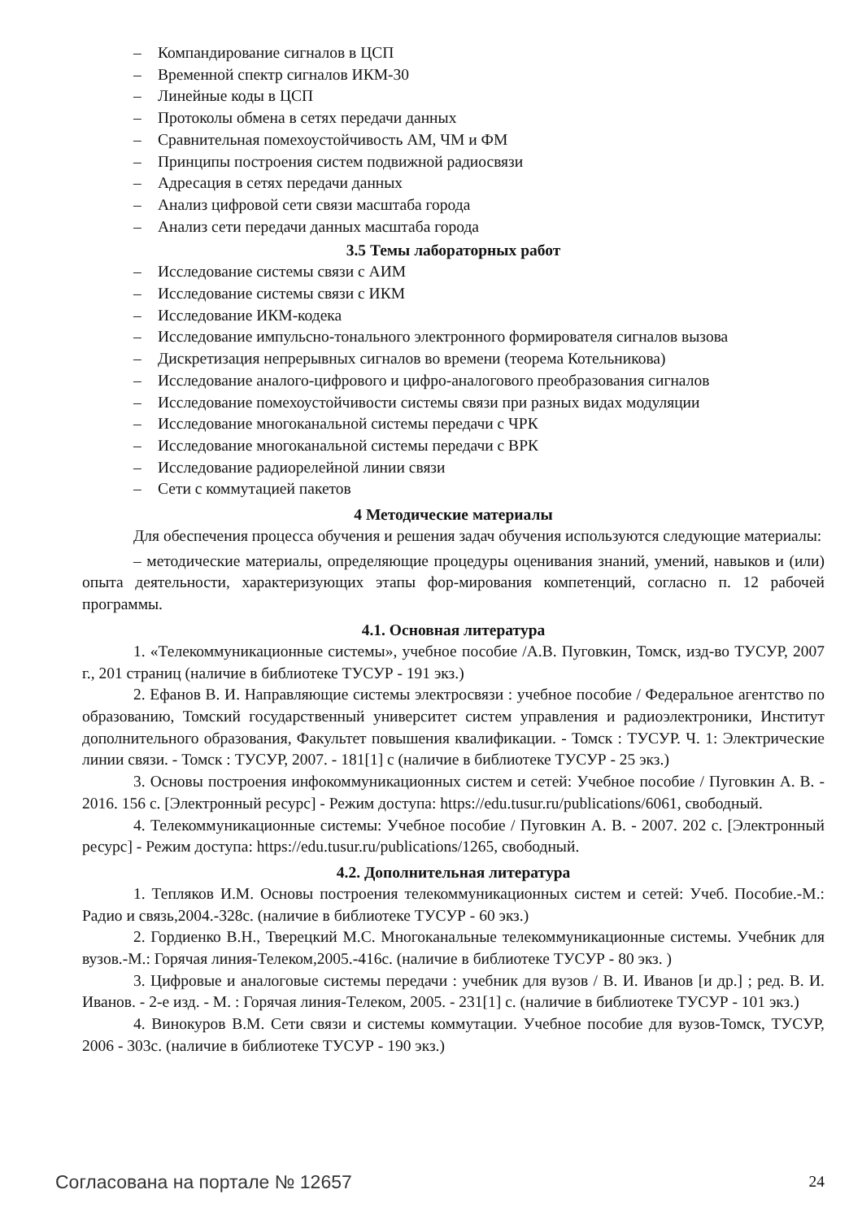– Компандирование сигналов в ЦСП
– Временной спектр сигналов ИКМ-30
– Линейные коды в ЦСП
– Протоколы обмена в сетях передачи данных
– Сравнительная помехоустойчивость АМ, ЧМ и ФМ
– Принципы построения систем подвижной радиосвязи
– Адресация в сетях передачи данных
– Анализ цифровой сети связи масштаба города
– Анализ сети передачи данных масштаба города
3.5 Темы лабораторных работ
– Исследование системы связи с АИМ
– Исследование системы связи с ИКМ
– Исследование ИКМ-кодека
– Исследование импульсно-тонального электронного формирователя сигналов вызова
– Дискретизация непрерывных сигналов во времени (теорема Котельникова)
– Исследование аналого-цифрового и цифро-аналогового преобразования сигналов
– Исследование помехоустойчивости системы связи при разных видах модуляции
– Исследование многоканальной системы передачи с ЧРК
– Исследование многоканальной системы передачи с ВРК
– Исследование радиорелейной линии связи
– Сети с коммутацией пакетов
4 Методические материалы
Для обеспечения процесса обучения и решения задач обучения используются следующие материалы:
– методические материалы, определяющие процедуры оценивания знаний, умений, навыков и (или) опыта деятельности, характеризующих этапы фор-мирования компетенций, согласно п. 12 рабочей программы.
4.1. Основная литература
1. «Телекоммуникационные системы», учебное пособие /А.В. Пуговкин, Томск, изд-во ТУСУР, 2007 г., 201 страниц (наличие в библиотеке ТУСУР - 191 экз.)
2. Ефанов В. И. Направляющие системы электросвязи : учебное пособие / Федеральное агентство по образованию, Томский государственный университет систем управления и радиоэлектроники, Институт дополнительного образования, Факультет повышения квалификации. - Томск : ТУСУР. Ч. 1: Электрические линии связи. - Томск : ТУСУР, 2007. - 181[1] с (наличие в библиотеке ТУСУР - 25 экз.)
3. Основы построения инфокоммуникационных систем и сетей: Учебное пособие / Пуговкин А. В. - 2016. 156 с. [Электронный ресурс] - Режим доступа: https://edu.tusur.ru/publications/6061, свободный.
4. Телекоммуникационные системы: Учебное пособие / Пуговкин А. В. - 2007. 202 с. [Электронный ресурс] - Режим доступа: https://edu.tusur.ru/publications/1265, свободный.
4.2. Дополнительная литература
1. Тепляков И.М. Основы построения телекоммуникационных систем и сетей: Учеб. Пособие.-М.: Радио и связь,2004.-328с. (наличие в библиотеке ТУСУР - 60 экз.)
2. Гордиенко В.Н., Тверецкий М.С. Многоканальные телекоммуникационные системы. Учебник для вузов.-М.: Горячая линия-Телеком,2005.-416с. (наличие в библиотеке ТУСУР - 80 экз. )
3. Цифровые и аналоговые системы передачи : учебник для вузов / В. И. Иванов [и др.] ; ред. В. И. Иванов. - 2-е изд. - М. : Горячая линия-Телеком, 2005. - 231[1] с. (наличие в библиотеке ТУСУР - 101 экз.)
4. Винокуров В.М. Сети связи и системы коммутации. Учебное пособие для вузов-Томск, ТУСУР, 2006 - 303с. (наличие в библиотеке ТУСУР - 190 экз.)
Согласована на портале № 12657
24